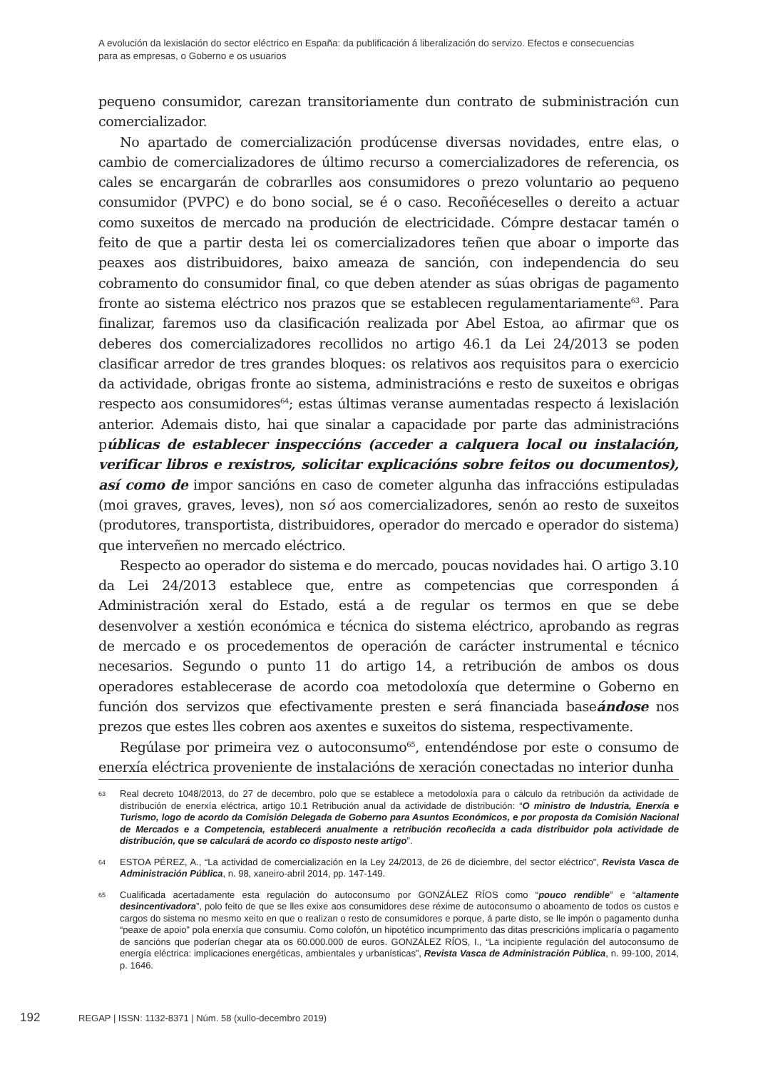A evolución da lexislación do sector eléctrico en España: da publificación á liberalización do servizo. Efectos e consecuencias para as empresas, o Goberno e os usuarios
pequeno consumidor, carezan transitoriamente dun contrato de subministración cun comercializador.
No apartado de comercialización prodúcense diversas novidades, entre elas, o cambio de comercializadores de último recurso a comercializadores de referencia, os cales se encargarán de cobrarlles aos consumidores o prezo voluntario ao pequeno consumidor (PVPC) e do bono social, se é o caso. Recoñéceselles o dereito a actuar como suxeitos de mercado na produción de electricidade. Cómpre destacar tamén o feito de que a partir desta lei os comercializadores teñen que aboar o importe das peaxes aos distribuidores, baixo ameaza de sanción, con independencia do seu cobramento do consumidor final, co que deben atender as súas obrigas de pagamento fronte ao sistema eléctrico nos prazos que se establecen regulamentariamente<sup>63</sup>. Para finalizar, faremos uso da clasificación realizada por Abel Estoa, ao afirmar que os deberes dos comercializadores recollidos no artigo 46.1 da Lei 24/2013 se poden clasificar arredor de tres grandes bloques: os relativos aos requisitos para o exercicio da actividade, obrigas fronte ao sistema, administracións e resto de suxeitos e obrigas respecto aos consumidores<sup>64</sup>; estas últimas veranse aumentadas respecto á lexislación anterior. Ademais disto, hai que sinalar a capacidade por parte das administracións públicas de establecer inspeccións (acceder a calquera local ou instalación, verificar libros e rexistros, solicitar explicacións sobre feitos ou documentos), así como de impor sancións en caso de cometer algunha das infraccións estipuladas (moi graves, graves, leves), non só aos comercializadores, senón ao resto de suxeitos (produtores, transportista, distribuidores, operador do mercado e operador do sistema) que interveñen no mercado eléctrico.
Respecto ao operador do sistema e do mercado, poucas novidades hai. O artigo 3.10 da Lei 24/2013 establece que, entre as competencias que corresponden á Administración xeral do Estado, está a de regular os termos en que se debe desenvolver a xestión económica e técnica do sistema eléctrico, aprobando as regras de mercado e os procedementos de operación de carácter instrumental e técnico necesarios. Segundo o punto 11 do artigo 14, a retribución de ambos os dous operadores establecerase de acordo coa metodoloxía que determine o Goberno en función dos servizos que efectivamente presten e será financiada baseándose nos prezos que estes lles cobren aos axentes e suxeitos do sistema, respectivamente.
Regúlase por primeira vez o autoconsumo<sup>65</sup>, entendéndose por este o consumo de enerxía eléctrica proveniente de instalacións de xeración conectadas no interior dunha
63 Real decreto 1048/2013, do 27 de decembro, polo que se establece a metodoloxía para o cálculo da retribución da actividade de distribución de enerxía eléctrica, artigo 10.1 Retribución anual da actividade de distribución: “O ministro de Industria, Enerxía e Turismo, logo de acordo da Comisión Delegada de Goberno para Asuntos Económicos, e por proposta da Comisión Nacional de Mercados e a Competencia, establecerá anualmente a retribución recoñecida a cada distribuidor pola actividade de distribución, que se calculará de acordo co disposto neste artigo”.
64 ESTOA PÉREZ, A., “La actividad de comercialización en la Ley 24/2013, de 26 de diciembre, del sector eléctrico”, Revista Vasca de Administración Pública, n. 98, xaneiro-abril 2014, pp. 147-149.
65 Cualificada acertadamente esta regulación do autoconsumo por GONZÁLEZ RÍOS como “pouco rendible” e “altamente desincentivadora”, polo feito de que se lles exixe aos consumidores dese réxime de autoconsumo o aboamento de todos os custos e cargos do sistema no mesmo xeito en que o realizan o resto de consumidores e porque, á parte disto, se lle impón o pagamento dunha “peaxe de apoio” pola enerxía que consumiu. Como colofón, un hipotético incumprimento das ditas prescricións implicaría o pagamento de sancións que poderían chegar ata os 60.000.000 de euros. GONZÁLEZ RÍOS, I., “La incipiente regulación del autoconsumo de energía eléctrica: implicaciones energéticas, ambientales y urbanísticas”, Revista Vasca de Administración Pública, n. 99-100, 2014, p. 1646.
192 REGAP | ISSN: 1132-8371 | Núm. 58 (xullo-decembro 2019)